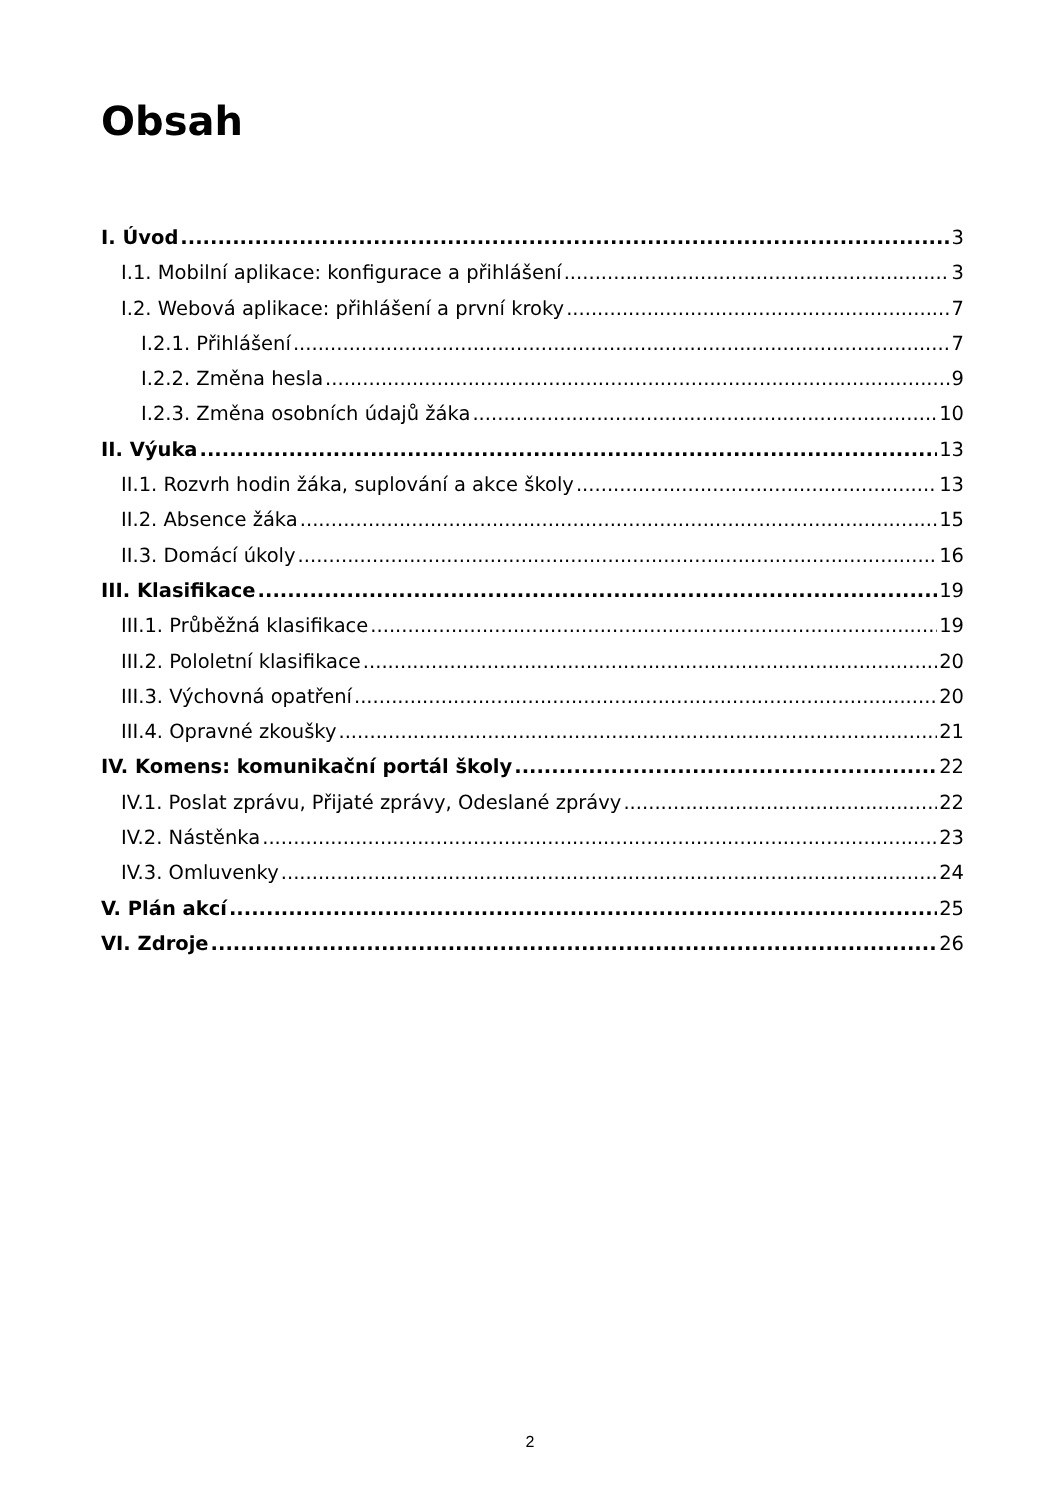Obsah
I. Úvod 3
I.1. Mobilní aplikace: konfigurace a přihlášení 3
I.2. Webová aplikace: přihlášení a první kroky 7
I.2.1. Přihlášení 7
I.2.2. Změna hesla 9
I.2.3. Změna osobních údajů žáka 10
II. Výuka 13
II.1. Rozvrh hodin žáka, suplování a akce školy 13
II.2. Absence žáka 15
II.3. Domácí úkoly 16
III. Klasifikace 19
III.1. Průběžná klasifikace 19
III.2. Pololetní klasifikace 20
III.3. Výchovná opatření 20
III.4. Opravné zkoušky 21
IV. Komens: komunikační portál školy 22
IV.1. Poslat zprávu, Přijaté zprávy, Odeslané zprávy 22
IV.2. Nástěnka 23
IV.3. Omluvenky 24
V. Plán akcí 25
VI. Zdroje 26
2